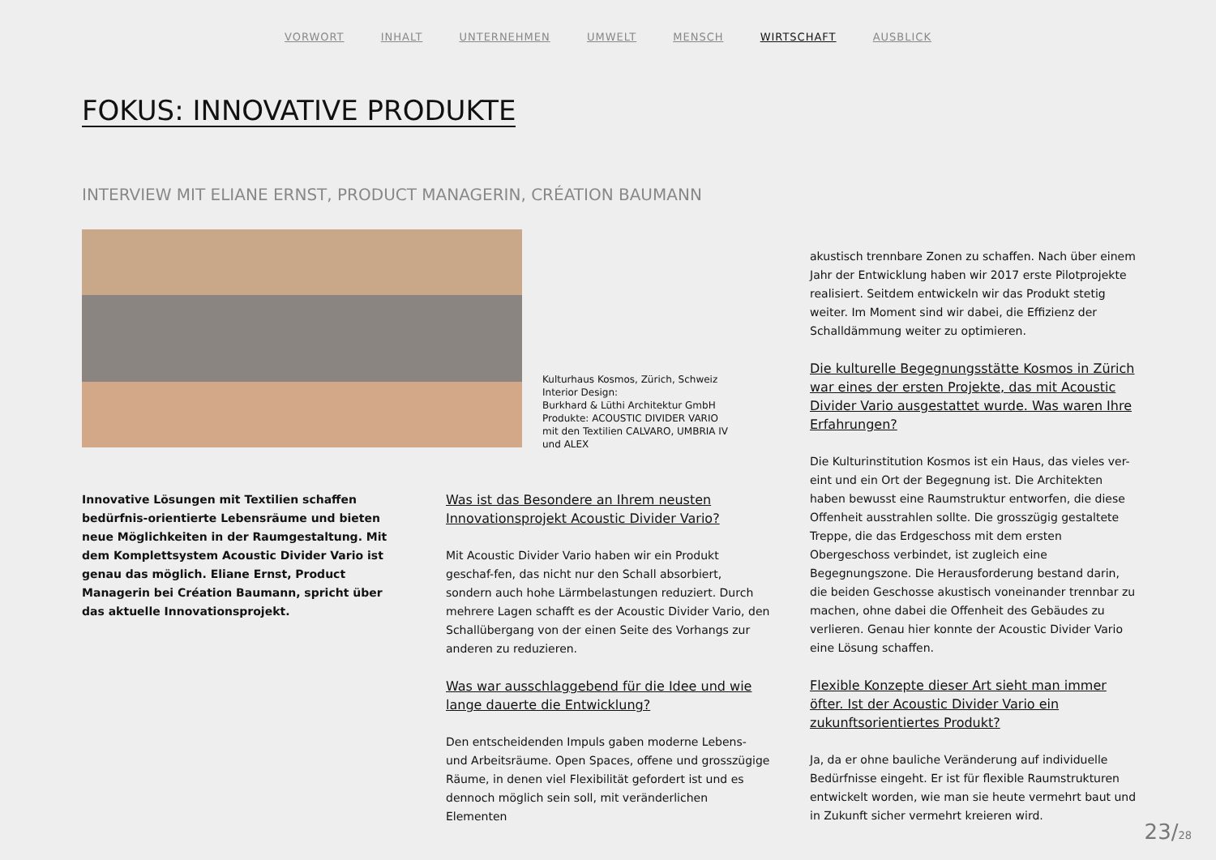VORWORT INHALT UNTERNEHMEN UMWELT MENSCH WIRTSCHAFT AUSBLICK
FOKUS: INNOVATIVE PRODUKTE
INTERVIEW MIT ELIANE ERNST, PRODUCT MANAGERIN, CRÉATION BAUMANN
Kulturhaus Kosmos, Zürich, Schweiz
Interior Design:
Burkhard & Lüthi Architektur GmbH
Produkte: ACOUSTIC DIVIDER VARIO
mit den Textilien CALVARO, UMBRIA IV
und ALEX
Innovative Lösungen mit Textilien schaffen bedürfnis-orientierte Lebensräume und bieten neue Möglichkeiten in der Raumgestaltung. Mit dem Komplettsystem Acoustic Divider Vario ist genau das möglich. Eliane Ernst, Product Managerin bei Création Baumann, spricht über das aktuelle Innovationsprojekt.
Was ist das Besondere an Ihrem neusten Innovationsprojekt Acoustic Divider Vario?
Mit Acoustic Divider Vario haben wir ein Produkt geschaf-fen, das nicht nur den Schall absorbiert, sondern auch hohe Lärmbelastungen reduziert. Durch mehrere Lagen schafft es der Acoustic Divider Vario, den Schallübergang von der einen Seite des Vorhangs zur anderen zu reduzieren.
Was war ausschlaggebend für die Idee und wie lange dauerte die Entwicklung?
Den entscheidenden Impuls gaben moderne Lebens- und Arbeitsräume. Open Spaces, offene und grosszügige Räume, in denen viel Flexibilität gefordert ist und es dennoch möglich sein soll, mit veränderlichen Elementen
akustisch trennbare Zonen zu schaffen. Nach über einem Jahr der Entwicklung haben wir 2017 erste Pilotprojekte realisiert. Seitdem entwickeln wir das Produkt stetig weiter. Im Moment sind wir dabei, die Effizienz der Schalldämmung weiter zu optimieren.
Die kulturelle Begegnungsstätte Kosmos in Zürich war eines der ersten Projekte, das mit Acoustic Divider Vario ausgestattet wurde. Was waren Ihre Erfahrungen?
Die Kulturinstitution Kosmos ist ein Haus, das vieles ver-eint und ein Ort der Begegnung ist. Die Architekten haben bewusst eine Raumstruktur entworfen, die diese Offenheit ausstrahlen sollte. Die grosszügig gestaltete Treppe, die das Erdgeschoss mit dem ersten Obergeschoss verbindet, ist zugleich eine Begegnungszone. Die Herausforderung bestand darin, die beiden Geschosse akustisch voneinander trennbar zu machen, ohne dabei die Offenheit des Gebäudes zu verlieren. Genau hier konnte der Acoustic Divider Vario eine Lösung schaffen.
Flexible Konzepte dieser Art sieht man immer öfter. Ist der Acoustic Divider Vario ein zukunftsorientiertes Produkt?
Ja, da er ohne bauliche Veränderung auf individuelle Bedürfnisse eingeht. Er ist für flexible Raumstrukturen entwickelt worden, wie man sie heute vermehrt baut und in Zukunft sicher vermehrt kreieren wird.
23/28